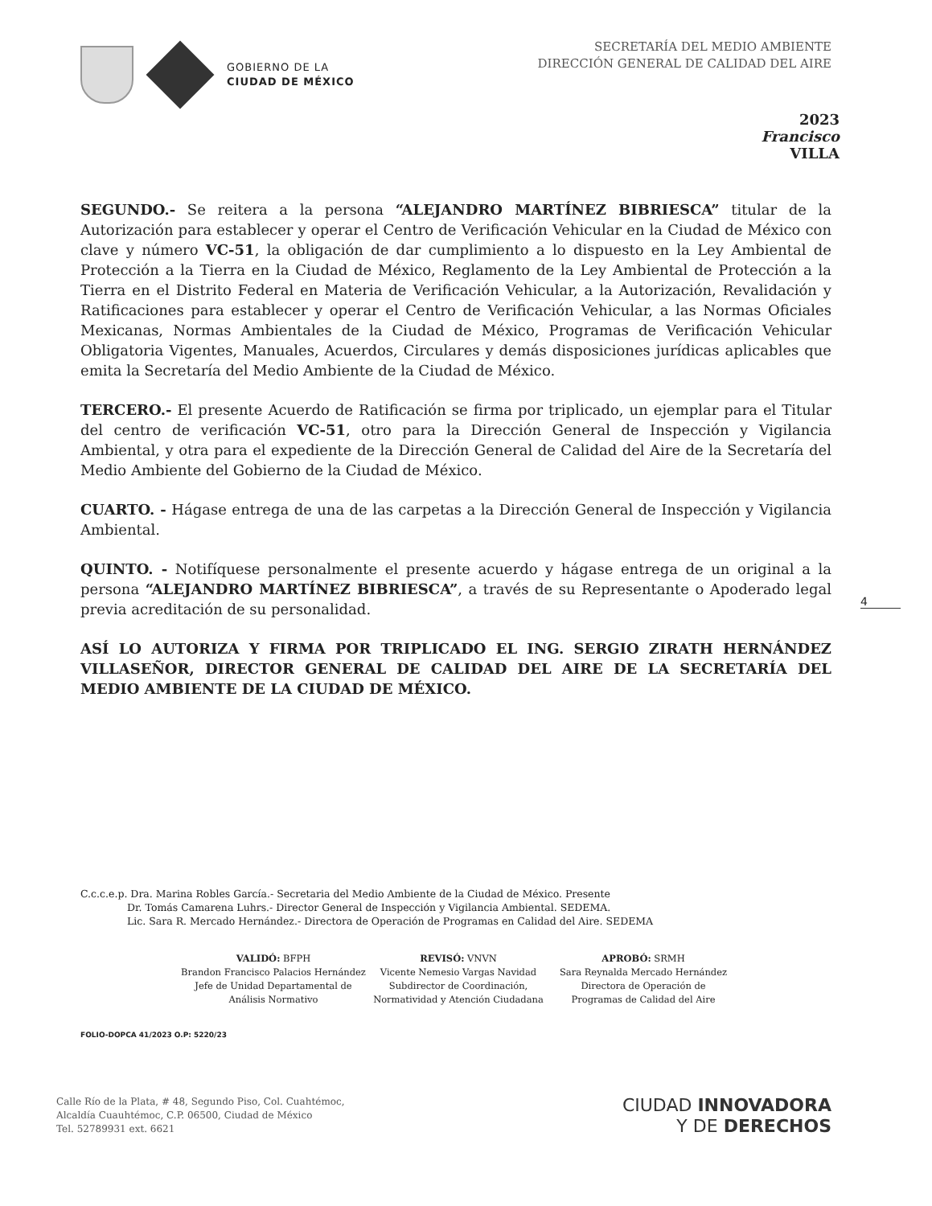GOBIERNO DE LA
CIUDAD DE MÉXICO
SECRETARÍA DEL MEDIO AMBIENTE
DIRECCIÓN GENERAL DE CALIDAD DEL AIRE
2023
Francisco
VILLA
SEGUNDO.- Se reitera a la persona “ALEJANDRO MARTÍNEZ BIBRIESCA” titular de la Autorización para establecer y operar el Centro de Verificación Vehicular en la Ciudad de México con clave y número VC-51, la obligación de dar cumplimiento a lo dispuesto en la Ley Ambiental de Protección a la Tierra en la Ciudad de México, Reglamento de la Ley Ambiental de Protección a la Tierra en el Distrito Federal en Materia de Verificación Vehicular, a la Autorización, Revalidación y Ratificaciones para establecer y operar el Centro de Verificación Vehicular, a las Normas Oficiales Mexicanas, Normas Ambientales de la Ciudad de México, Programas de Verificación Vehicular Obligatoria Vigentes, Manuales, Acuerdos, Circulares y demás disposiciones jurídicas aplicables que emita la Secretaría del Medio Ambiente de la Ciudad de México.
TERCERO.- El presente Acuerdo de Ratificación se firma por triplicado, un ejemplar para el Titular del centro de verificación VC-51, otro para la Dirección General de Inspección y Vigilancia Ambiental, y otra para el expediente de la Dirección General de Calidad del Aire de la Secretaría del Medio Ambiente del Gobierno de la Ciudad de México.
CUARTO. - Hágase entrega de una de las carpetas a la Dirección General de Inspección y Vigilancia Ambiental.
QUINTO. - Notifíquese personalmente el presente acuerdo y hágase entrega de un original a la persona “ALEJANDRO MARTÍNEZ BIBRIESCA”, a través de su Representante o Apoderado legal previa acreditación de su personalidad.
ASÍ LO AUTORIZA Y FIRMA POR TRIPLICADO EL ING. SERGIO ZIRATH HERNÁNDEZ VILLASEÑOR, DIRECTOR GENERAL DE CALIDAD DEL AIRE DE LA SECRETARÍA DEL MEDIO AMBIENTE DE LA CIUDAD DE MÉXICO.
4
C.c.c.e.p. Dra. Marina Robles García.- Secretaria del Medio Ambiente de la Ciudad de México. Presente
Dr. Tomás Camarena Luhrs.- Director General de Inspección y Vigilancia Ambiental. SEDEMA.
Lic. Sara R. Mercado Hernández.- Directora de Operación de Programas en Calidad del Aire. SEDEMA
VALIDÓ: BFPH
Brandon Francisco Palacios Hernández
Jefe de Unidad Departamental de
Análisis Normativo
REVISÓ: VNVN
Vicente Nemesio Vargas Navidad
Subdirector de Coordinación,
Normatividad y Atención Ciudadana
APROBÓ: SRMH
Sara Reynalda Mercado Hernández
Directora de Operación de
Programas de Calidad del Aire
FOLIO-DOPCA 41/2023 O.P: 5220/23
Calle Río de la Plata, # 48, Segundo Piso, Col. Cuahtémoc,
Alcaldía Cuauhtémoc, C.P. 06500, Ciudad de México
Tel. 52789931 ext. 6621
CIUDAD INNOVADORA
Y DE DERECHOS